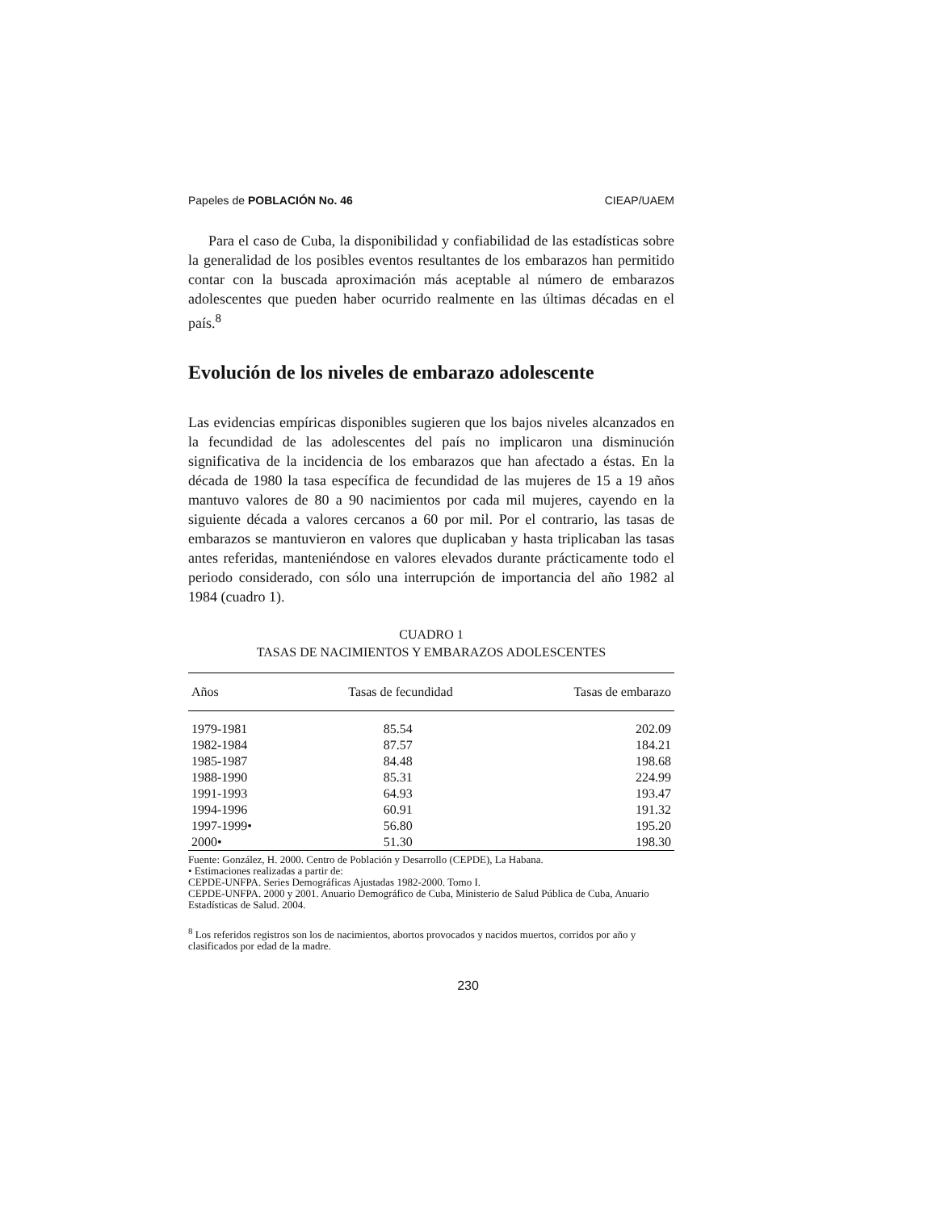Papeles de POBLACIÓN No. 46 CIEAP/UAEM
Para el caso de Cuba, la disponibilidad y confiabilidad de las estadísticas sobre la generalidad de los posibles eventos resultantes de los embarazos han permitido contar con la buscada aproximación más aceptable al número de embarazos adolescentes que pueden haber ocurrido realmente en las últimas décadas en el país.<sup>8</sup>
Evolución de los niveles de embarazo adolescente
Las evidencias empíricas disponibles sugieren que los bajos niveles alcanzados en la fecundidad de las adolescentes del país no implicaron una disminución significativa de la incidencia de los embarazos que han afectado a éstas. En la década de 1980 la tasa específica de fecundidad de las mujeres de 15 a 19 años mantuvo valores de 80 a 90 nacimientos por cada mil mujeres, cayendo en la siguiente década a valores cercanos a 60 por mil. Por el contrario, las tasas de embarazos se mantuvieron en valores que duplicaban y hasta triplicaban las tasas antes referidas, manteniéndose en valores elevados durante prácticamente todo el periodo considerado, con sólo una interrupción de importancia del año 1982 al 1984 (cuadro 1).
CUADRO 1
TASAS DE NACIMIENTOS Y EMBARAZOS ADOLESCENTES
| Años | Tasas de fecundidad | Tasas de embarazo |
| --- | --- | --- |
| 1979-1981 | 85.54 | 202.09 |
| 1982-1984 | 87.57 | 184.21 |
| 1985-1987 | 84.48 | 198.68 |
| 1988-1990 | 85.31 | 224.99 |
| 1991-1993 | 64.93 | 193.47 |
| 1994-1996 | 60.91 | 191.32 |
| 1997-1999• | 56.80 | 195.20 |
| 2000• | 51.30 | 198.30 |
Fuente: González, H. 2000. Centro de Población y Desarrollo (CEPDE), La Habana.
• Estimaciones realizadas a partir de:
CEPDE-UNFPA. Series Demográficas Ajustadas 1982-2000. Tomo I.
CEPDE-UNFPA. 2000 y 2001. Anuario Demográfico de Cuba, Ministerio de Salud Pública de Cuba, Anuario Estadísticas de Salud. 2004.
<sup>8</sup> Los referidos registros son los de nacimientos, abortos provocados y nacidos muertos, corridos por año y clasificados por edad de la madre.
230